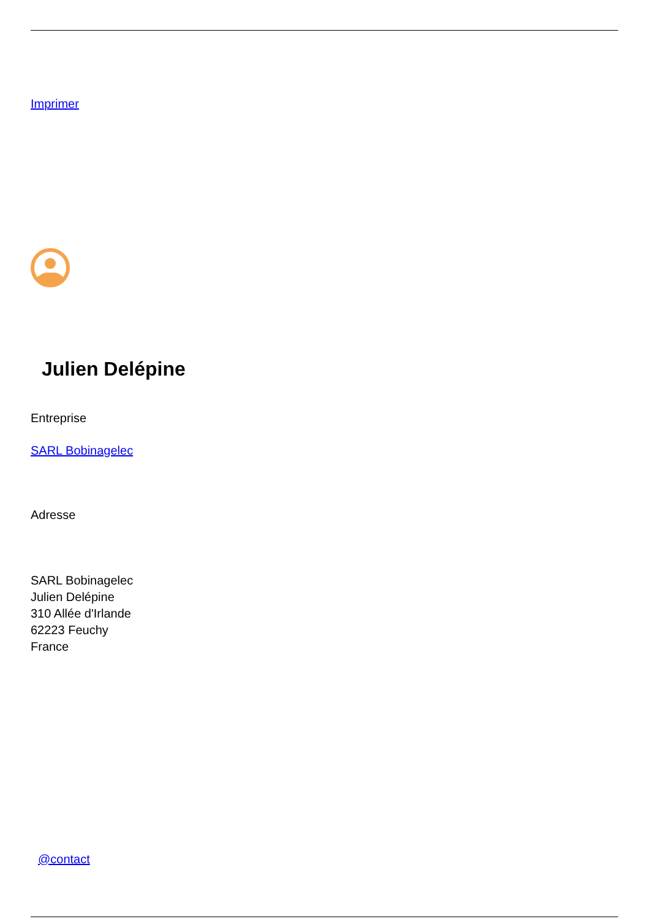Imprimer
Julien Delépine
Entreprise
SARL Bobinagelec
Adresse
SARL Bobinagelec
Julien Delépine
310 Allée d'Irlande
62223 Feuchy
France
@contact